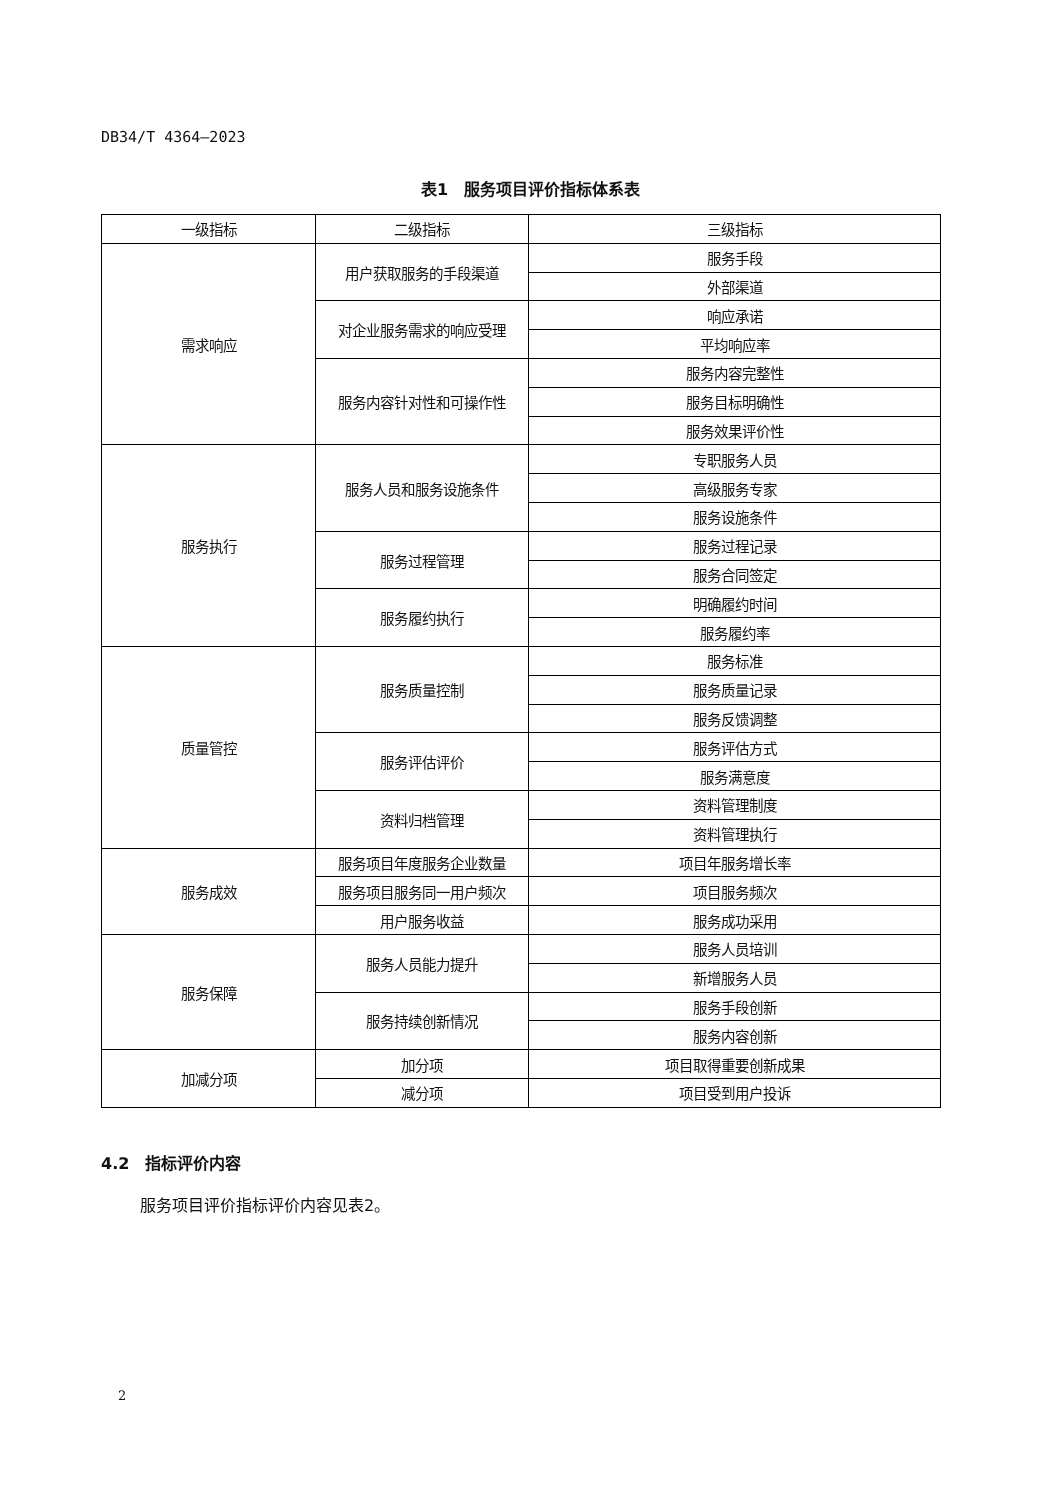DB34/T 4364—2023
表1　服务项目评价指标体系表
| 一级指标 | 二级指标 | 三级指标 |
| --- | --- | --- |
| 需求响应 | 用户获取服务的手段渠道 | 服务手段 |
| | | 外部渠道 |
| | 对企业服务需求的响应受理 | 响应承诺 |
| | | 平均响应率 |
| | 服务内容针对性和可操作性 | 服务内容完整性 |
| | | 服务目标明确性 |
| | | 服务效果评价性 |
| 服务执行 | 服务人员和服务设施条件 | 专职服务人员 |
| | | 高级服务专家 |
| | | 服务设施条件 |
| | 服务过程管理 | 服务过程记录 |
| | | 服务合同签定 |
| | 服务履约执行 | 明确履约时间 |
| | | 服务履约率 |
| 质量管控 | 服务质量控制 | 服务标准 |
| | | 服务质量记录 |
| | | 服务反馈调整 |
| | 服务评估评价 | 服务评估方式 |
| | | 服务满意度 |
| | 资料归档管理 | 资料管理制度 |
| | | 资料管理执行 |
| 服务成效 | 服务项目年度服务企业数量 | 项目年服务增长率 |
| | 服务项目服务同一用户频次 | 项目服务频次 |
| | 用户服务收益 | 服务成功采用 |
| 服务保障 | 服务人员能力提升 | 服务人员培训 |
| | | 新增服务人员 |
| | 服务持续创新情况 | 服务手段创新 |
| | | 服务内容创新 |
| 加减分项 | 加分项 | 项目取得重要创新成果 |
| | 减分项 | 项目受到用户投诉 |
4.2　指标评价内容
服务项目评价指标评价内容见表2。
2